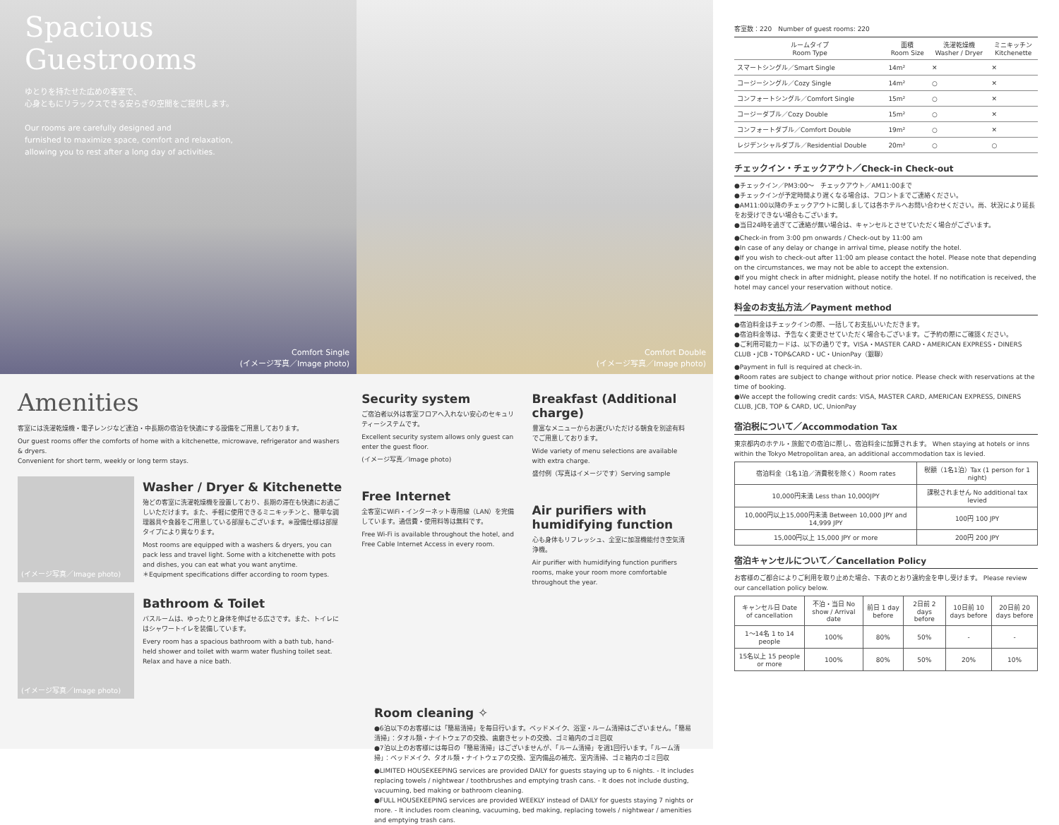Spacious
Guestrooms
ゆとりを持たせた広めの客室で、
心身ともにリラックスできる安らぎの空間をご提供します。
Our rooms are carefully designed and
furnished to maximize space, comfort and relaxation,
allowing you to rest after a long day of activities.
Comfort Single
(イメージ写真／Image photo)
Comfort Double
(イメージ写真／Image photo)
Amenities
客室には洗濯乾燥機・電子レンジなど連泊・中長期の宿泊を快適にする設備をご用意しております。
Our guest rooms offer the comforts of home with a kitchenette, microwave, refrigerator and washers & dryers.
Convenient for short term, weekly or long term stays.
(イメージ写真／Image photo)
Washer / Dryer & Kitchenette
殆どの客室に洗濯乾燥機を設置しており、長期の滞在も快適にお過ごしいただけます。また、手軽に使用できるミニキッチンと、簡単な調理器具や食器をご用意している部屋もございます。※設備仕様は部屋タイプにより異なります。
Most rooms are equipped with a washers & dryers, you can pack less and travel light. Some with a kitchenette with pots and dishes, you can eat what you want anytime.
＊Equipment specifications differ according to room types.
(イメージ写真／Image photo)
Bathroom & Toilet
バスルームは、ゆったりと身体を伸ばせる広さです。また、トイレにはシャワートイレを装備しています。
Every room has a spacious bathroom with a bath tub, hand-held shower and toilet with warm water flushing toilet seat. Relax and have a nice bath.
Security system
ご宿泊者以外は客室フロアへ入れない安心のセキュリティーシステムです。
Excellent security system allows only guest can enter the guest floor.
(イメージ写真／Image photo)
Free Internet
全客室にWiFi・インターネット専用線（LAN）を完備しています。通信費・使用料等は無料です。
Free Wi-Fi is available throughout the hotel, and Free Cable Internet Access in every room.
Breakfast (Additional charge)
豊富なメニューからお選びいただける朝食を別途有料でご用意しております。
Wide variety of menu selections are available with extra charge.
盛付例（写真はイメージです）Serving sample
Air purifiers with humidifying function
心も身体もリフレッシュ、全室に加湿機能付き空気清浄機。
Air purifier with humidifying function purifiers rooms, make your room more comfortable throughout the year.
Room cleaning ✧
●6泊以下のお客様には「簡易清掃」を毎日行います。ベッドメイク、浴室・ルーム清掃はございません。「簡易清掃」：タオル類・ナイトウェアの交換、歯磨きセットの交換、ゴミ箱内のゴミ回収
●7泊以上のお客様には毎日の「簡易清掃」はございませんが、「ルーム清掃」を週1回行います。「ルーム清掃」：ベッドメイク、タオル類・ナイトウェアの交換、室内備品の補充、室内清掃、ゴミ箱内のゴミ回収
●LIMITED HOUSEKEEPING services are provided DAILY for guests staying up to 6 nights. - It includes replacing towels / nightwear / toothbrushes and emptying trash cans. - It does not include dusting, vacuuming, bed making or bathroom cleaning.
●FULL HOUSEKEEPING services are provided WEEKLY instead of DAILY for guests staying 7 nights or more. - It includes room cleaning, vacuuming, bed making, replacing towels / nightwear / amenities and emptying trash cans.
客室数：220　Number of guest rooms: 220
| ルームタイプ Room Type | 面積 Room Size | 洗濯乾燥機 Washer / Dryer | ミニキッチン Kitchenette |
| --- | --- | --- | --- |
| スマートシングル／Smart Single | 14m² | ✕ | ✕ |
| コージーシングル／Cozy Single | 14m² | ○ | ✕ |
| コンフォートシングル／Comfort Single | 15m² | ○ | ✕ |
| コージーダブル／Cozy Double | 15m² | ○ | ✕ |
| コンフォートダブル／Comfort Double | 19m² | ○ | ✕ |
| レジデンシャルダブル／Residential Double | 20m² | ○ | ○ |
チェックイン・チェックアウト／Check-in Check-out
●チェックイン／PM3:00〜　チェックアウト／AM11:00まで
●チェックインが予定時間より遅くなる場合は、フロントまでご連絡ください。
●AM11:00以降のチェックアウトに関しましては各ホテルへお問い合わせください。尚、状況により延長をお受けできない場合もございます。
●当日24時を過ぎてご連絡が無い場合は、キャンセルとさせていただく場合がございます。
●Check-in from 3:00 pm onwards / Check-out by 11:00 am
●In case of any delay or change in arrival time, please notify the hotel.
●If you wish to check-out after 11:00 am please contact the hotel. Please note that depending on the circumstances, we may not be able to accept the extension.
●If you might check in after midnight, please notify the hotel. If no notification is received, the hotel may cancel your reservation without notice.
料金のお支払方法／Payment method
●宿泊料金はチェックインの際、一括してお支払いいただきます。
●宿泊料金等は、予告なく変更させていただく場合もございます。ご予約の際にご確認ください。
●ご利用可能カードは、以下の通りです。VISA・MASTER CARD・AMERICAN EXPRESS・DINERS CLUB・JCB・TOP&CARD・UC・UnionPay（銀聯）
●Payment in full is required at check-in.
●Room rates are subject to change without prior notice. Please check with reservations at the time of booking.
●We accept the following credit cards: VISA, MASTER CARD, AMERICAN EXPRESS, DINERS CLUB, JCB, TOP & CARD, UC, UnionPay
宿泊税について／Accommodation Tax
東京都内のホテル・旅館での宿泊に際し、宿泊料金に加算されます。 When staying at hotels or inns within the Tokyo Metropolitan area, an additional accommodation tax is levied.
| 宿泊料金（1名1泊／消費税を除く）Room rates | 税額（1名1泊）Tax (1 person for 1 night) |
| 10,000円未満 Less than 10,000JPY | 課税されません No additional tax levied |
| 10,000円以上15,000円未満 Between 10,000 JPY and 14,999 JPY | 100円 100 JPY |
| 15,000円以上 15,000 JPY or more | 200円 200 JPY |
宿泊キャンセルについて／Cancellation Policy
お客様のご都合によりご利用を取り止めた場合、下表のとおり違約金を申し受けます。 Please review our cancellation policy below.
| キャンセル日 Date of cancellation | 不泊・当日 No show / Arrival date | 前日 1 day before | 2日前 2 days before | 10日前 10 days before | 20日前 20 days before |
| --- | --- | --- | --- | --- | --- |
| 1〜14名 1 to 14 people | 100% | 80% | 50% | - | - |
| 15名以上 15 people or more | 100% | 80% | 50% | 20% | 10% |